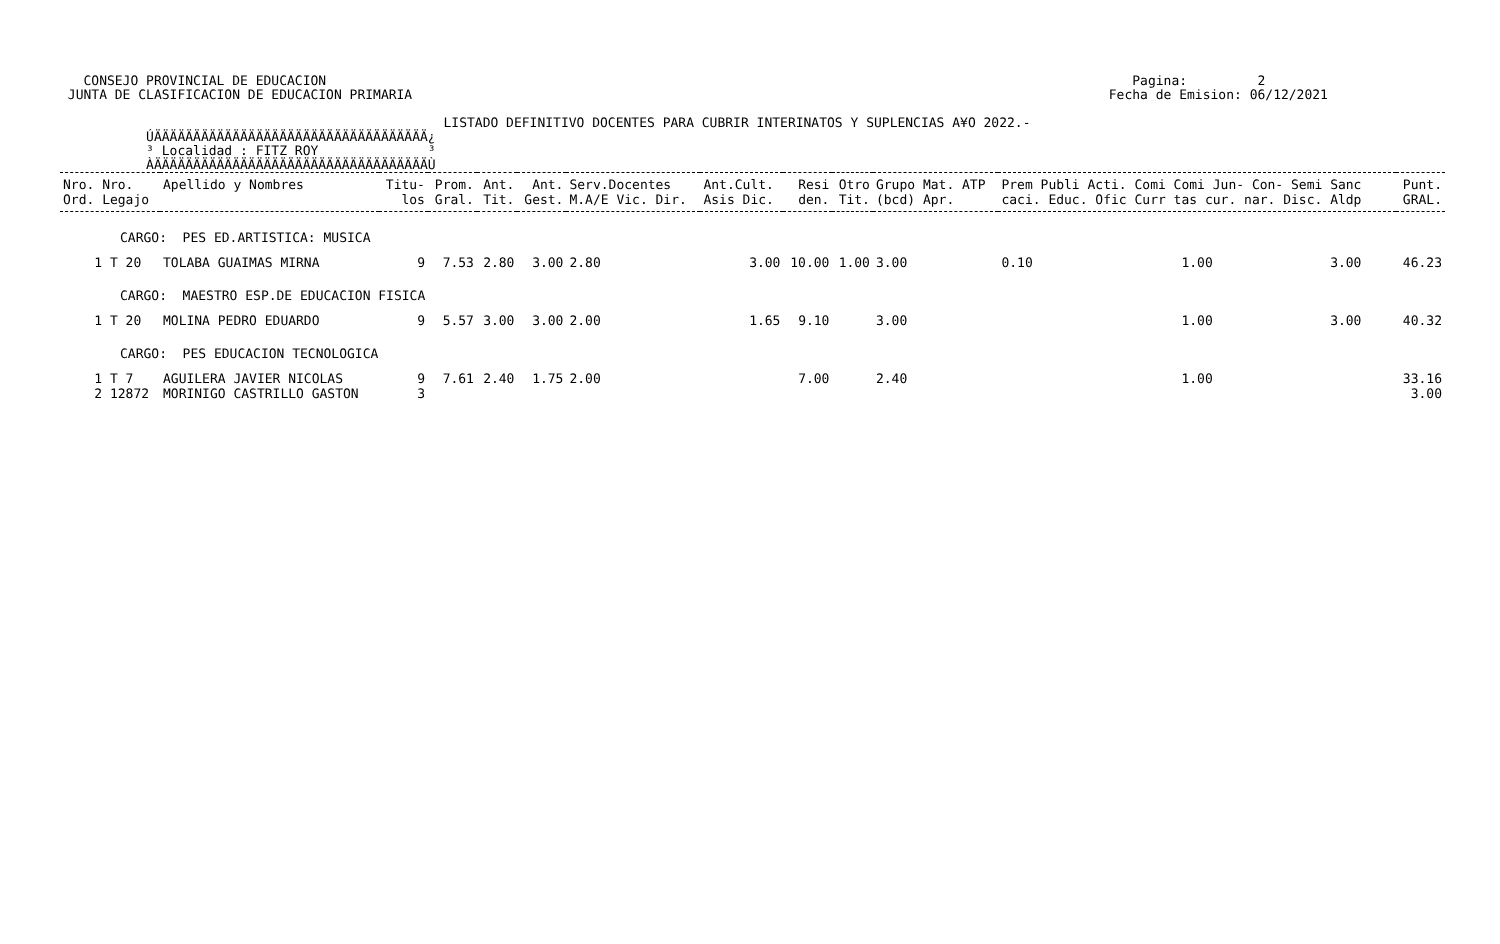CONSEJO PROVINCIAL DE EDUCACION                                                                                                       Pagina:         2
 JUNTA DE CLASIFICACION DE EDUCACION PRIMARIA                                                                                         Fecha de Emision: 06/12/2021

                                                 LISTADO DEFINITIVO DOCENTES PARA CUBRIR INTERINATOS Y SUPLENCIAS A¥O 2022.-
           ÚÄÄÄÄÄÄÄÄÄÄÄÄÄÄÄÄÄÄÄÄÄÄÄÄÄÄÄÄÄÄÄÄÄÄÄ¿
           ³ Localidad : FITZ ROY              ³
           ÀÄÄÄÄÄÄÄÄÄÄÄÄÄÄÄÄÄÄÄÄÄÄÄÄÄÄÄÄÄÄÄÄÄÄÄÙ
| Nro. Nro. Ord. Legajo | Apellido y Nombres | Titu- los | Prom. Gral. | Ant. Tit. | Ant. Gest. | Serv.Docentes M.A/E Vic. Dir. | Ant.Cult. Asis Dic. | Resi den. | Otro Tit. | Grupo Mat. ATP (bcd) Apr. | Prem Publi Acti. Comi Comi Jun- Con- Semi Sanc caci. Educ. Ofic Curr tas cur. nar. Disc. Aldp | Punt. GRAL. |
| --- | --- | --- | --- | --- | --- | --- | --- | --- | --- | --- | --- | --- |
| CARGO: PES ED.ARTISTICA: MUSICA | | | | | | | | | | | | |
| 1 T 20 | TOLABA GUAIMAS MIRNA | 9 | 7.53 | 2.80 | 3.00 | 2.80 | 3.00 | 10.00 | 1.00 | 3.00 | 0.10 1.00 3.00 | 46.23 |
| CARGO: MAESTRO ESP.DE EDUCACION FISICA | | | | | | | | | | | | |
| 1 T 20 | MOLINA PEDRO EDUARDO | 9 | 5.57 | 3.00 | 3.00 | 2.00 | 1.65 | 9.10 | | 3.00 | 1.00 3.00 | 40.32 |
| CARGO: PES EDUCACION TECNOLOGICA | | | | | | | | | | | | |
| 1 T 7 2 12872 | AGUILERA JAVIER NICOLAS MORINIGO CASTRILLO GASTON | 9 3 | 7.61 | 2.40 | 1.75 | 2.00 | | 7.00 | | 2.40 | 1.00 | 33.16 3.00 |